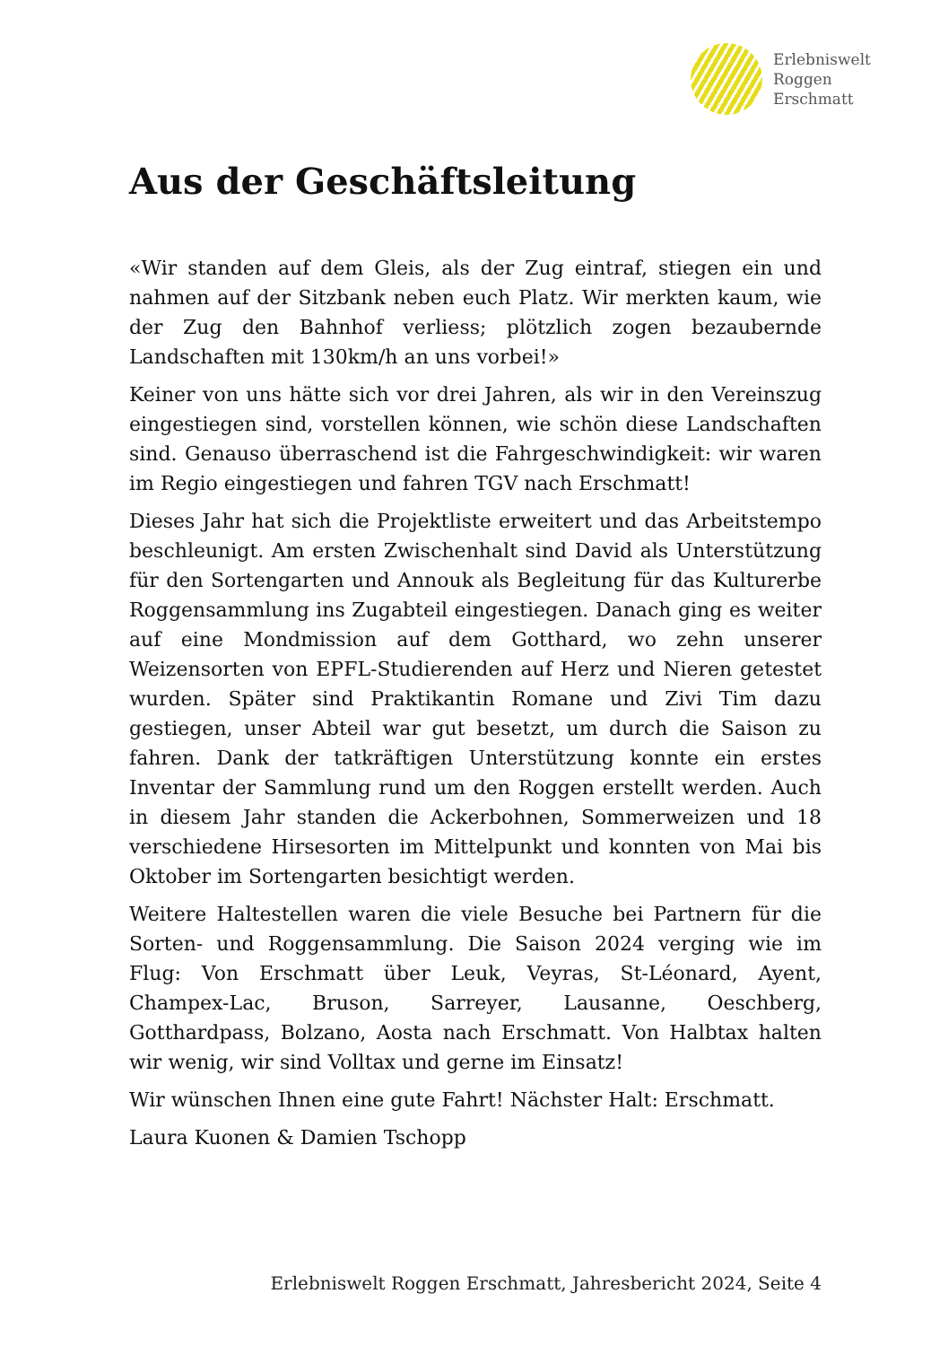Erlebniswelt
Roggen
Erschmatt
Aus der Geschäftsleitung
«Wir standen auf dem Gleis, als der Zug eintraf, stiegen ein und nahmen auf der Sitzbank neben euch Platz. Wir merkten kaum, wie der Zug den Bahnhof verliess; plötzlich zogen bezaubernde Landschaften mit 130km/h an uns vorbei!»
Keiner von uns hätte sich vor drei Jahren, als wir in den Vereinszug eingestiegen sind, vorstellen können, wie schön diese Landschaften sind. Genauso überraschend ist die Fahrgeschwindigkeit: wir waren im Regio eingestiegen und fahren TGV nach Erschmatt!
Dieses Jahr hat sich die Projektliste erweitert und das Arbeitstempo beschleunigt. Am ersten Zwischenhalt sind David als Unterstützung für den Sortengarten und Annouk als Begleitung für das Kulturerbe Roggensammlung ins Zugabteil eingestiegen. Danach ging es weiter auf eine Mondmission auf dem Gotthard, wo zehn unserer Weizensorten von EPFL-Studierenden auf Herz und Nieren getestet wurden. Später sind Praktikantin Romane und Zivi Tim dazu gestiegen, unser Abteil war gut besetzt, um durch die Saison zu fahren. Dank der tatkräftigen Unterstützung konnte ein erstes Inventar der Sammlung rund um den Roggen erstellt werden. Auch in diesem Jahr standen die Ackerbohnen, Sommerweizen und 18 verschiedene Hirsesorten im Mittelpunkt und konnten von Mai bis Oktober im Sortengarten besichtigt werden.
Weitere Haltestellen waren die viele Besuche bei Partnern für die Sorten- und Roggensammlung. Die Saison 2024 verging wie im Flug: Von Erschmatt über Leuk, Veyras, St-Léonard, Ayent, Champex-Lac, Bruson, Sarreyer, Lausanne, Oeschberg, Gotthardpass, Bolzano, Aosta nach Erschmatt. Von Halbtax halten wir wenig, wir sind Volltax und gerne im Einsatz!
Wir wünschen Ihnen eine gute Fahrt! Nächster Halt: Erschmatt.
Laura Kuonen & Damien Tschopp
Erlebniswelt Roggen Erschmatt, Jahresbericht 2024, Seite 4